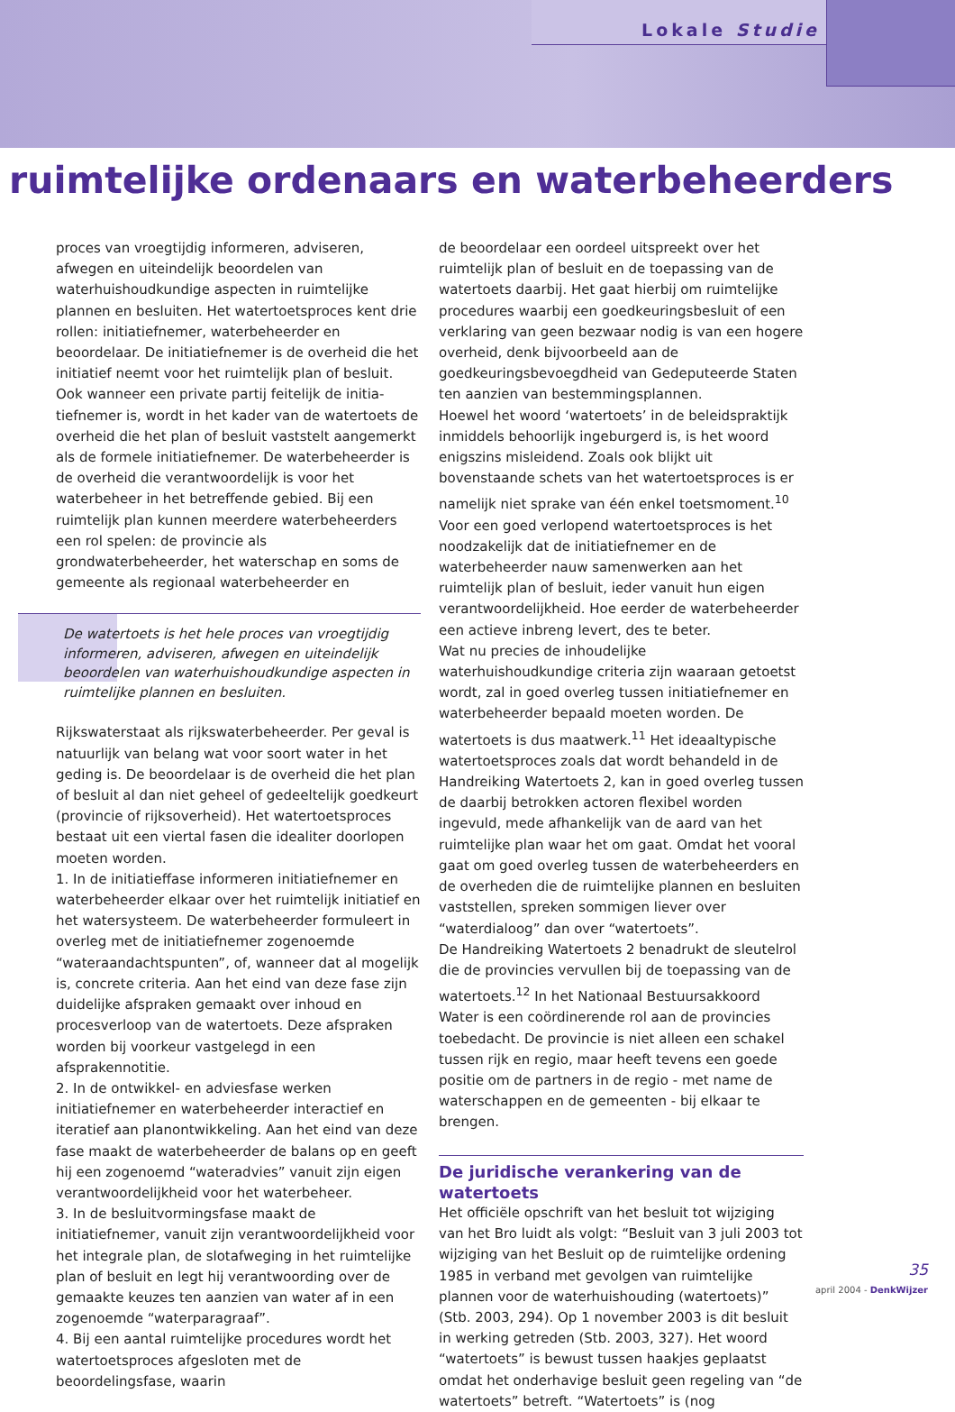Lokale Studie
ruimtelijke ordenaars en waterbeheerders
proces van vroegtijdig informeren, adviseren, afwegen en uiteindelijk beoordelen van waterhuishoudkundige aspecten in ruimtelijke plannen en besluiten. Het water­toetsproces kent drie rollen: initiatiefnemer, waterbe­heerder en beoordelaar. De initiatiefnemer is de over­heid die het initiatief neemt voor het ruimtelijk plan of besluit. Ook wanneer een private partij feitelijk de initia­tiefnemer is, wordt in het kader van de watertoets de overheid die het plan of besluit vaststelt aangemerkt als de formele initiatiefnemer. De waterbeheerder is de overheid die verantwoordelijk is voor het waterbeheer in het betreffende gebied. Bij een ruimtelijk plan kunnen meerdere waterbeheerders een rol spelen: de provincie als grondwaterbeheerder, het waterschap en soms de gemeente als regionaal waterbeheerder en
De watertoets is het hele proces van vroegtijdig informe­ren, adviseren, afwegen en uiteindelijk beoordelen van waterhuishoudkundige aspecten in ruimtelijke plannen en besluiten.
Rijkswaterstaat als rijkswaterbeheerder. Per geval is natuurlijk van belang wat voor soort water in het geding is. De beoordelaar is de overheid die het plan of besluit al dan niet geheel of gedeeltelijk goedkeurt (provincie of rijksoverheid). Het watertoetsproces bestaat uit een vier­tal fasen die idealiter doorlopen moeten worden.
1. In de initiatieffase informeren initiatiefnemer en waterbeheerder elkaar over het ruimtelijk initiatief en het watersysteem. De waterbeheerder formuleert in overleg met de initiatiefnemer zogenoemde “wateraan­dachtspunten”, of, wanneer dat al mogelijk is, concrete criteria. Aan het eind van deze fase zijn duidelijke afspraken gemaakt over inhoud en procesverloop van de watertoets. Deze afspraken worden bij voorkeur vastge­legd in een afsprakennotitie.
2. In de ontwikkel- en adviesfase werken initiatiefnemer en waterbeheerder interactief en iteratief aan planont­wikkeling. Aan het eind van deze fase maakt de waterbe­heerder de balans op en geeft hij een zogenoemd “wateradvies” vanuit zijn eigen verantwoordelijkheid voor het waterbeheer.
3. In de besluitvormingsfase maakt de initiatiefnemer, vanuit zijn verantwoordelijkheid voor het integrale plan, de slotafweging in het ruimtelijke plan of besluit en legt hij verantwoording over de gemaakte keuzes ten aan­zien van water af in een zogenoemde “waterparagraaf”.
4. Bij een aantal ruimtelijke procedures wordt het water­toetsproces afgesloten met de beoordelingsfase, waarin
de beoordelaar een oordeel uitspreekt over het ruimte­lijk plan of besluit en de toepassing van de watertoets daarbij. Het gaat hierbij om ruimtelijke procedures waarbij een goedkeuringsbesluit of een verklaring van geen bezwaar nodig is van een hogere overheid, denk bijvoorbeeld aan de goedkeuringsbevoegdheid van Gedeputeerde Staten ten aanzien van bestemmings­plannen.
Hoewel het woord ‘watertoets’ in de beleidspraktijk inmiddels behoorlijk ingeburgerd is, is het woord enigs­zins misleidend. Zoals ook blijkt uit bovenstaande schets van het watertoetsproces is er namelijk niet sprake van één enkel toetsmoment.<sup>10</sup> Voor een goed verlopend watertoetsproces is het noodzakelijk dat de initiatiefne­mer en de waterbeheerder nauw samenwerken aan het ruimtelijk plan of besluit, ieder vanuit hun eigen verant­woordelijkheid. Hoe eerder de waterbeheerder een actie­ve inbreng levert, des te beter.
Wat nu precies de inhoudelijke waterhuishoudkundige criteria zijn waaraan getoetst wordt, zal in goed overleg tussen initiatiefnemer en waterbeheerder bepaald moe­ten worden. De watertoets is dus maatwerk.<sup>11</sup> Het ideaal­typische watertoetsproces zoals dat wordt behandeld in de Handreiking Watertoets 2, kan in goed overleg tussen de daarbij betrokken actoren flexibel worden ingevuld, mede afhankelijk van de aard van het ruimtelijke plan waar het om gaat. Omdat het vooral gaat om goed overleg tussen de waterbeheerders en de overheden die de ruim­telijke plannen en besluiten vaststellen, spreken sommi­gen liever over “waterdialoog” dan over “watertoets”.
De Handreiking Watertoets 2 benadrukt de sleutelrol die de provincies vervullen bij de toepassing van de watertoets.<sup>12</sup> In het Nationaal Bestuursakkoord Water is een coördinerende rol aan de provincies toebedacht. De provincie is niet alleen een schakel tussen rijk en regio, maar heeft tevens een goede positie om de partners in de regio - met name de waterschappen en de gemeenten - bij elkaar te brengen.
De juridische verankering van de watertoets
Het officiële opschrift van het besluit tot wijziging van het Bro luidt als volgt: “Besluit van 3 juli 2003 tot wijzi­ging van het Besluit op de ruimtelijke ordening 1985 in verband met gevolgen van ruimtelijke plannen voor de waterhuishouding (watertoets)” (Stb. 2003, 294). Op 1 november 2003 is dit besluit in werking getreden (Stb. 2003, 327). Het woord “watertoets” is bewust tussen haakjes geplaatst omdat het onderhavige besluit geen regeling van “de watertoets” betreft. “Watertoets” is (nog
35
april 2004 - DenkWijzer